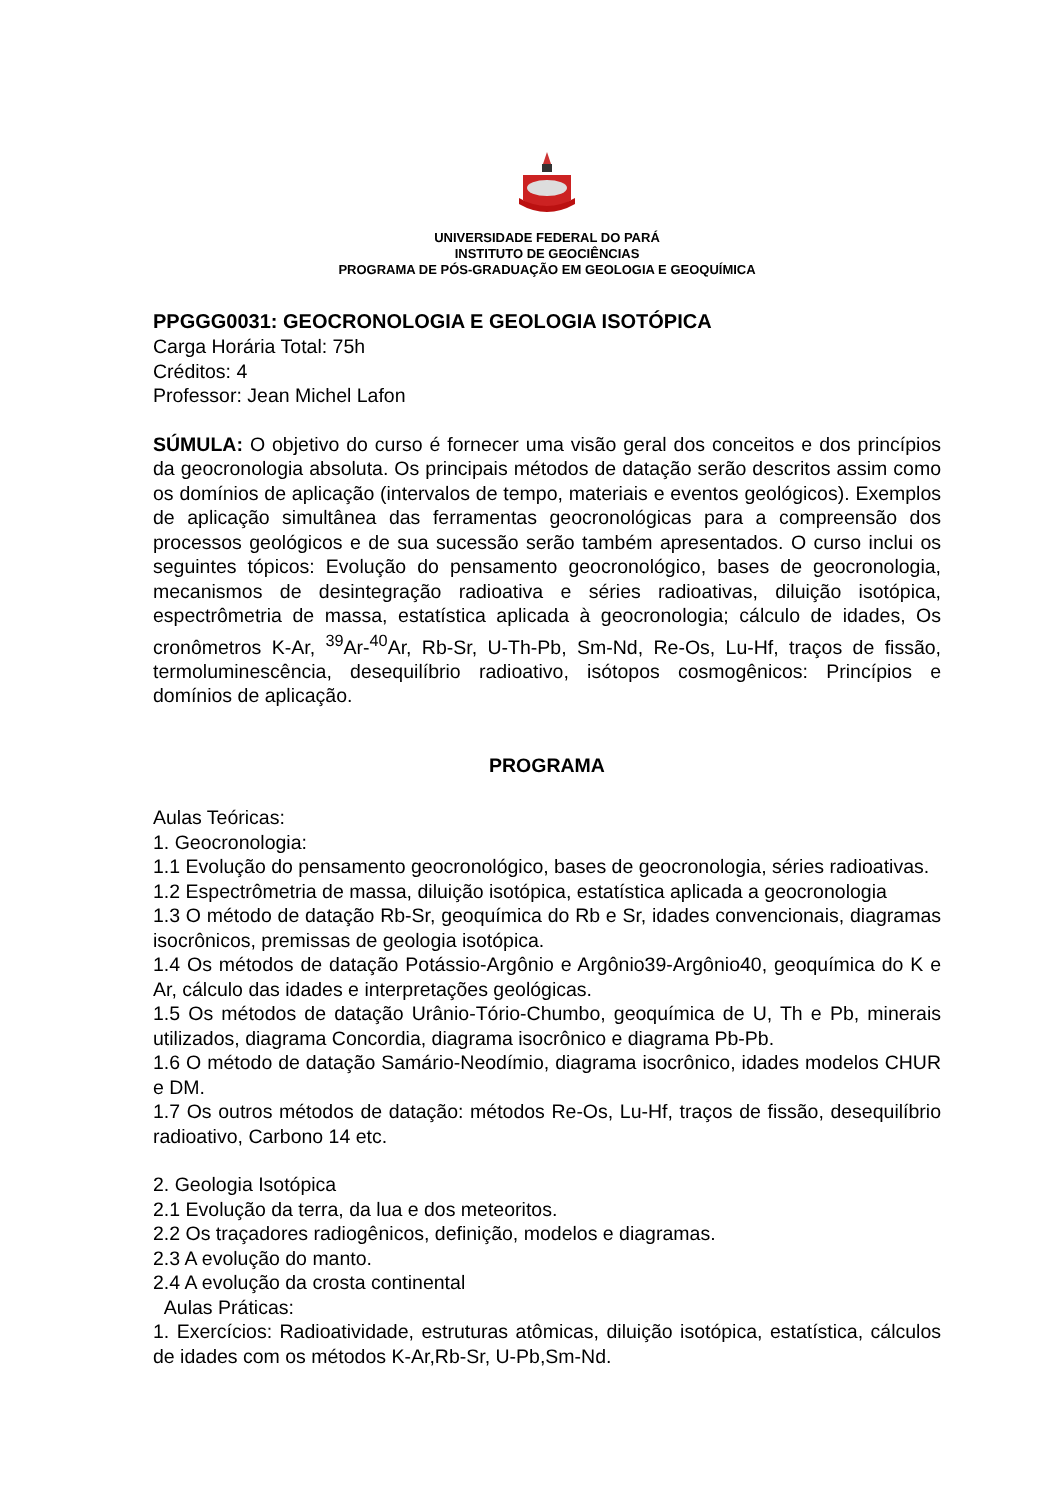UNIVERSIDADE FEDERAL DO PARÁ
INSTITUTO DE GEOCIÊNCIAS
PROGRAMA DE PÓS-GRADUAÇÃO EM GEOLOGIA E GEOQUÍMICA
PPGGG0031: GEOCRONOLOGIA E GEOLOGIA ISOTÓPICA
Carga Horária Total: 75h
Créditos: 4
Professor: Jean Michel Lafon
SÚMULA: O objetivo do curso é fornecer uma visão geral dos conceitos e dos princípios da geocronologia absoluta. Os principais métodos de datação serão descritos assim como os domínios de aplicação (intervalos de tempo, materiais e eventos geológicos). Exemplos de aplicação simultânea das ferramentas geocronológicas para a compreensão dos processos geológicos e de sua sucessão serão também apresentados. O curso inclui os seguintes tópicos: Evolução do pensamento geocronológico, bases de geocronologia, mecanismos de desintegração radioativa e séries radioativas, diluição isotópica, espectrômetria de massa, estatística aplicada à geocronologia; cálculo de idades, Os cronômetros K-Ar, <sup>39</sup>Ar-<sup>40</sup>Ar, Rb-Sr, U-Th-Pb, Sm-Nd, Re-Os, Lu-Hf, traços de fissão, termoluminescência, desequilíbrio radioativo, isótopos cosmogênicos: Princípios e domínios de aplicação.
PROGRAMA
Aulas Teóricas:
1. Geocronologia:
1.1 Evolução do pensamento geocronológico, bases de geocronologia, séries radioativas.
1.2 Espectrômetria de massa, diluição isotópica, estatística aplicada a geocronologia
1.3 O método de datação Rb-Sr, geoquímica do Rb e Sr, idades convencionais, diagramas isocrônicos, premissas de geologia isotópica.
1.4 Os métodos de datação Potássio-Argônio e Argônio39-Argônio40, geoquímica do K e Ar, cálculo das idades e interpretações geológicas.
1.5 Os métodos de datação Urânio-Tório-Chumbo, geoquímica de U, Th e Pb, minerais utilizados, diagrama Concordia, diagrama isocrônico e diagrama Pb-Pb.
1.6 O método de datação Samário-Neodímio, diagrama isocrônico, idades modelos CHUR e DM.
1.7 Os outros métodos de datação: métodos Re-Os, Lu-Hf, traços de fissão, desequilíbrio radioativo, Carbono 14 etc.
2. Geologia Isotópica
2.1 Evolução da terra, da lua e dos meteoritos.
2.2 Os traçadores radiogênicos, definição, modelos e diagramas.
2.3 A evolução do manto.
2.4 A evolução da crosta continental
Aulas Práticas:
1. Exercícios: Radioatividade, estruturas atômicas, diluição isotópica, estatística, cálculos de idades com os métodos K-Ar,Rb-Sr, U-Pb,Sm-Nd.